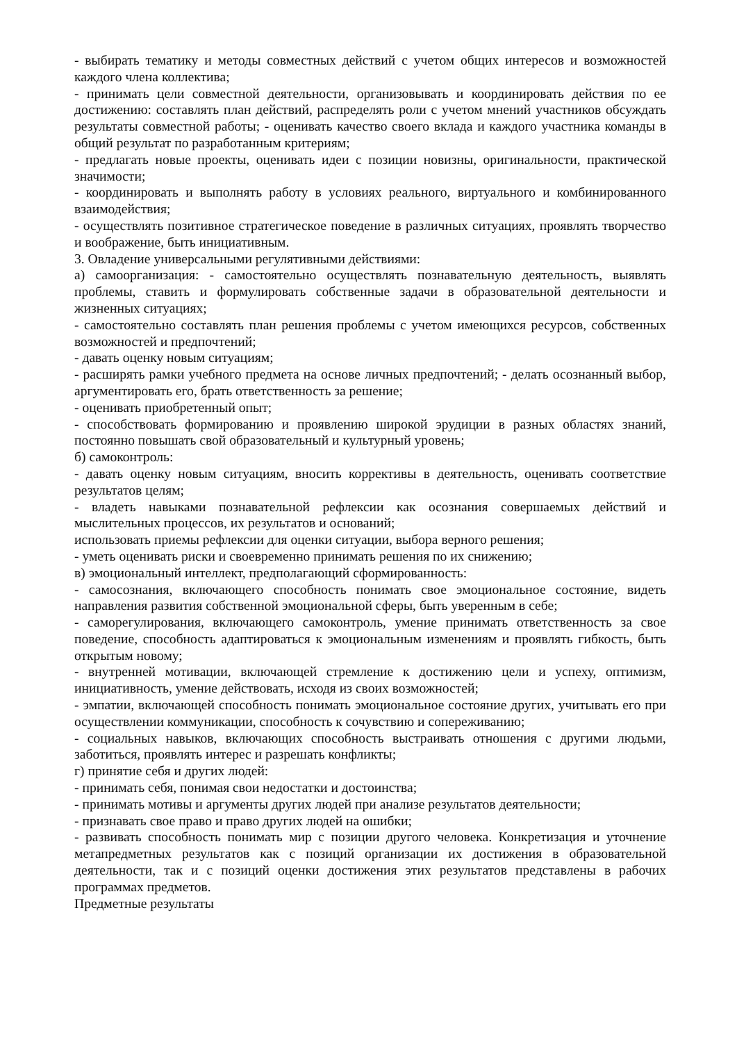- выбирать тематику и методы совместных действий с учетом общих интересов и возможностей каждого члена коллектива;
- принимать цели совместной деятельности, организовывать и координировать действия по ее достижению: составлять план действий, распределять роли с учетом мнений участников обсуждать результаты совместной работы; - оценивать качество своего вклада и каждого участника команды в общий результат по разработанным критериям;
- предлагать новые проекты, оценивать идеи с позиции новизны, оригинальности, практической значимости;
- координировать и выполнять работу в условиях реального, виртуального и комбинированного взаимодействия;
- осуществлять позитивное стратегическое поведение в различных ситуациях, проявлять творчество и воображение, быть инициативным.
3. Овладение универсальными регулятивными действиями:
а) самоорганизация: - самостоятельно осуществлять познавательную деятельность, выявлять проблемы, ставить и формулировать собственные задачи в образовательной деятельности и жизненных ситуациях;
- самостоятельно составлять план решения проблемы с учетом имеющихся ресурсов, собственных возможностей и предпочтений;
- давать оценку новым ситуациям;
- расширять рамки учебного предмета на основе личных предпочтений; - делать осознанный выбор, аргументировать его, брать ответственность за решение;
- оценивать приобретенный опыт;
- способствовать формированию и проявлению широкой эрудиции в разных областях знаний, постоянно повышать свой образовательный и культурный уровень;
б) самоконтроль:
- давать оценку новым ситуациям, вносить коррективы в деятельность, оценивать соответствие результатов целям;
- владеть навыками познавательной рефлексии как осознания совершаемых действий и мыслительных процессов, их результатов и оснований;
использовать приемы рефлексии для оценки ситуации, выбора верного решения;
- уметь оценивать риски и своевременно принимать решения по их снижению;
в) эмоциональный интеллект, предполагающий сформированность:
- самосознания, включающего способность понимать свое эмоциональное состояние, видеть направления развития собственной эмоциональной сферы, быть уверенным в себе;
- саморегулирования, включающего самоконтроль, умение принимать ответственность за свое поведение, способность адаптироваться к эмоциональным изменениям и проявлять гибкость, быть открытым новому;
- внутренней мотивации, включающей стремление к достижению цели и успеху, оптимизм, инициативность, умение действовать, исходя из своих возможностей;
- эмпатии, включающей способность понимать эмоциональное состояние других, учитывать его при осуществлении коммуникации, способность к сочувствию и сопереживанию;
- социальных навыков, включающих способность выстраивать отношения с другими людьми, заботиться, проявлять интерес и разрешать конфликты;
г) принятие себя и других людей:
- принимать себя, понимая свои недостатки и достоинства;
- принимать мотивы и аргументы других людей при анализе результатов деятельности;
- признавать свое право и право других людей на ошибки;
- развивать способность понимать мир с позиции другого человека. Конкретизация и уточнение метапредметных результатов как с позиций организации их достижения в образовательной деятельности, так и с позиций оценки достижения этих результатов представлены в рабочих программах предметов.
Предметные результаты